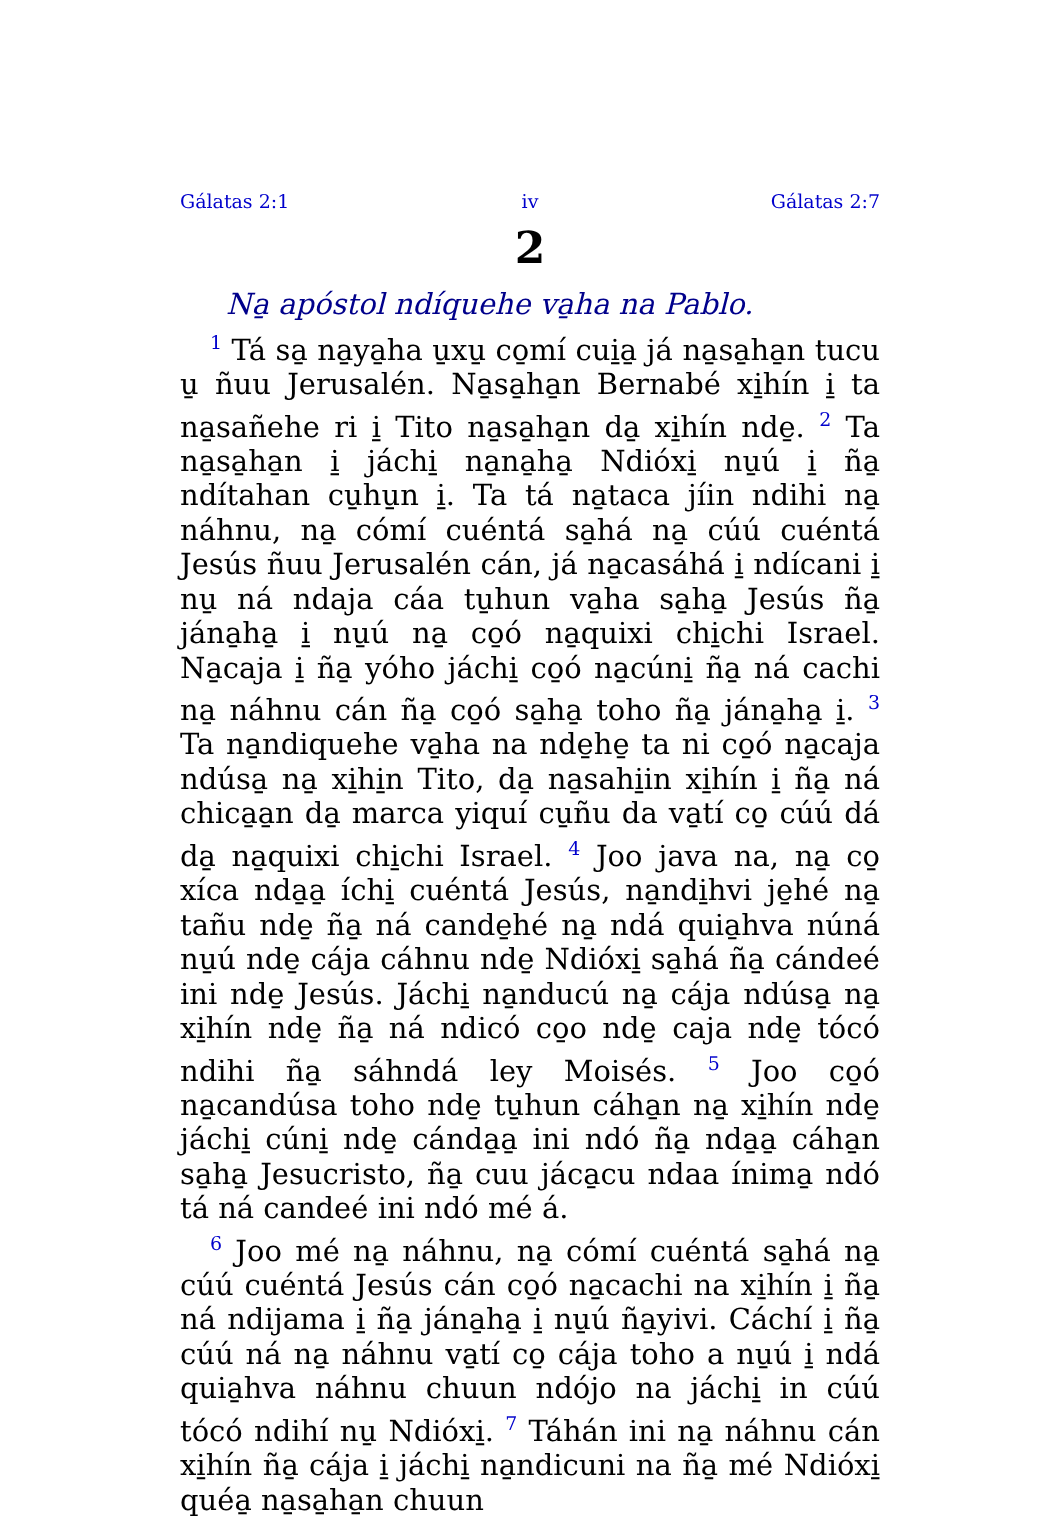Gálatas 2:1 iv Gálatas 2:7
2
Na̱ apóstol ndíquehe va̱ha na Pablo.
<sup>1</sup> Tá sa̱ na̱ya̱ha u̱xu̱ co̱mí cui̱a̱ já na̱sa̱ha̱n tucu u̱ ñuu Jerusalén. Na̱sa̱ha̱n Bernabé xi̱hín i̱ ta na̱sañehe ri i̱ Tito na̱sa̱ha̱n da̱ xi̱hín nde̱. <sup>2</sup> Ta na̱sa̱ha̱n i̱ jáchi̱ na̱na̱ha̱ Ndióxi̱ nu̱ú i̱ ña̱ ndítahan cu̱hu̱n i̱. Ta tá na̱taca jíin ndihi na̱ náhnu, na̱ cómí cuéntá sa̱há na̱ cúú cuéntá Jesús ñuu Jerusalén cán, já na̱casáhá i̱ ndícani i̱ nu̱ ná ndaja cáa tu̱hun va̱ha sa̱ha̱ Jesús ña̱ jána̱ha̱ i̱ nu̱ú na̱ co̱ó na̱quixi chi̱chi Israel. Na̱caja i̱ ña̱ yóho jáchi̱ co̱ó na̱cúni̱ ña̱ ná cachi na̱ náhnu cán ña̱ co̱ó sa̱ha̱ toho ña̱ jána̱ha̱ i̱. <sup>3</sup> Ta na̱ndiquehe va̱ha na nde̱he̱ ta ni co̱ó na̱caja ndúsa̱ na̱ xi̱hi̱n Tito, da̱ na̱sahi̱in xi̱hín i̱ ña̱ ná chica̱a̱n da̱ marca yiquí cu̱ñu da va̱tí co̱ cúú dá da̱ na̱quixi chi̱chi Israel. <sup>4</sup> Joo java na, na̱ co̱ xíca nda̱a̱ íchi̱ cuéntá Jesús, na̱ndi̱hvi je̱hé na̱ tañu nde̱ ña̱ ná cande̱hé na̱ ndá quia̱hva núná nu̱ú nde̱ cája cáhnu nde̱ Ndióxi̱ sa̱há ña̱ cándeé ini nde̱ Jesús. Jáchi̱ na̱ndu­cú na̱ cája ndúsa̱ na̱ xi̱hín nde̱ ña̱ ná ndicó co̱o nde̱ caja nde̱ tócó ndihi ña̱ sáhndá ley Moisés. <sup>5</sup> Joo co̱ó na̱candúsa toho nde̱ tu̱hun cáha̱n na̱ xi̱hín nde̱ jáchi̱ cúni̱ nde̱ cánda̱a̱ ini ndó ña̱ nda̱a̱ cáha̱n sa̱ha̱ Jesucristo, ña̱ cuu jáca̱cu ndaa ínima̱ ndó tá ná candeé ini ndó mé á.
<sup>6</sup> Joo mé na̱ náhnu, na̱ cómí cuéntá sa̱há na̱ cúú cuéntá Jesús cán co̱ó na̱cachi na xi̱hín i̱ ña̱ ná ndijama i̱ ña̱ jána̱ha̱ i̱ nu̱ú ña̱yivi. Cáchí i̱ ña̱ cúú ná na̱ náhnu va̱tí co̱ cája toho a nu̱ú i̱ ndá quia̱hva náhnu chuun ndójo na jáchi̱ in cúú tócó ndihí nu̱ Ndióxi̱. <sup>7</sup> Táhán ini na̱ náhnu cán xi̱hín ña̱ cája i̱ jáchi̱ na̱ndicuni na ña̱ mé Ndióxi̱ quéa̱ na̱sa̱ha̱n chuun